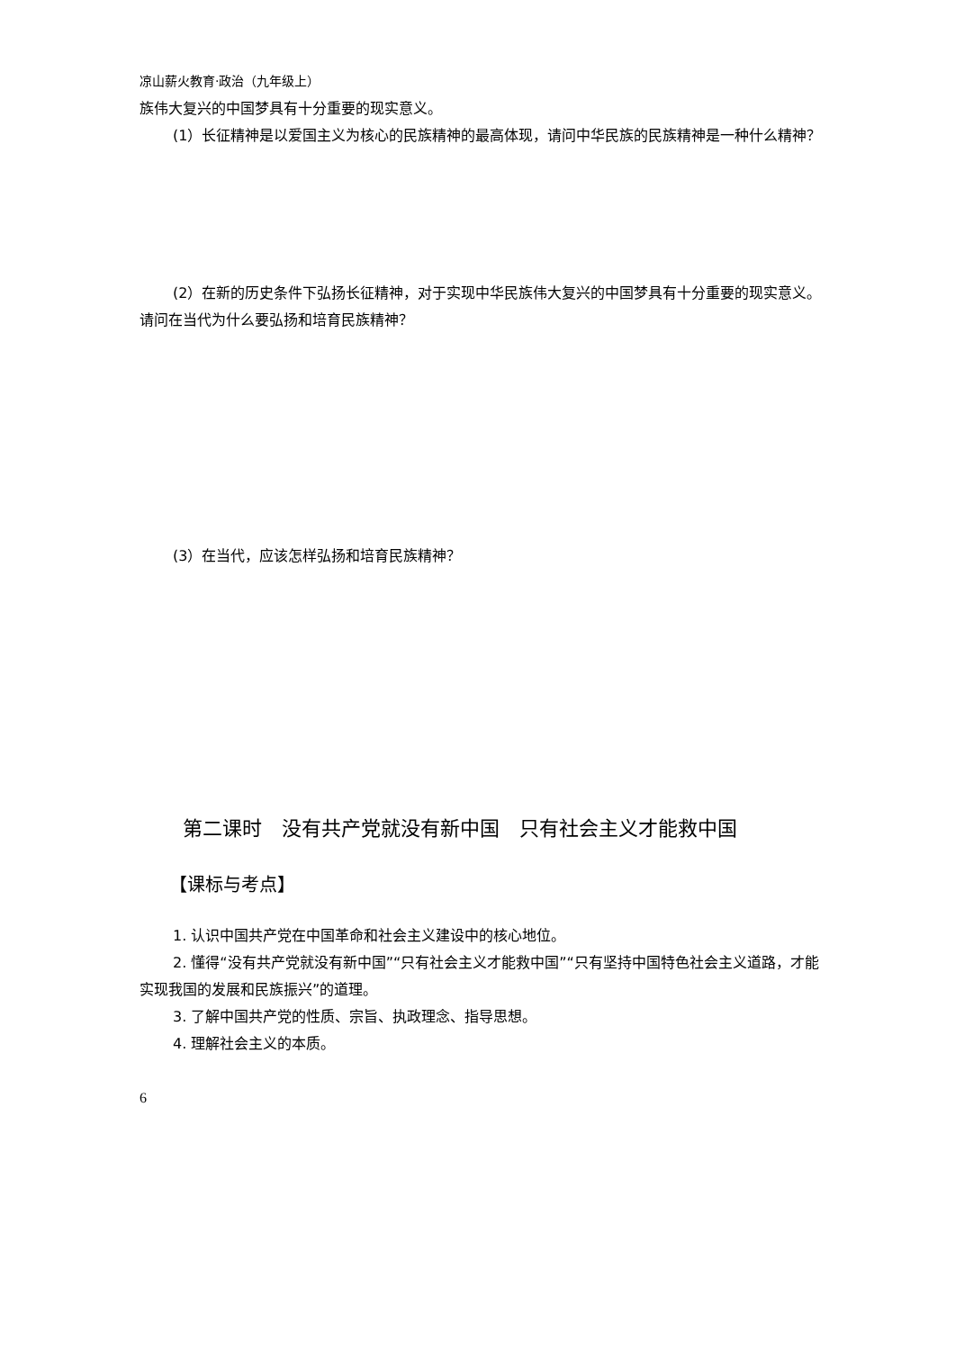凉山薪火教育·政治（九年级上）
族伟大复兴的中国梦具有十分重要的现实意义。
(1）长征精神是以爱国主义为核心的民族精神的最高体现，请问中华民族的民族精神是一种什么精神？
(2）在新的历史条件下弘扬长征精神，对于实现中华民族伟大复兴的中国梦具有十分重要的现实意义。请问在当代为什么要弘扬和培育民族精神？
(3）在当代，应该怎样弘扬和培育民族精神？
第二课时　没有共产党就没有新中国　只有社会主义才能救中国
【课标与考点】
1. 认识中国共产党在中国革命和社会主义建设中的核心地位。
2. 懂得“没有共产党就没有新中国”“只有社会主义才能救中国”“只有坚持中国特色社会主义道路，才能实现我国的发展和民族振兴”的道理。
3. 了解中国共产党的性质、宗旨、执政理念、指导思想。
4. 理解社会主义的本质。
6